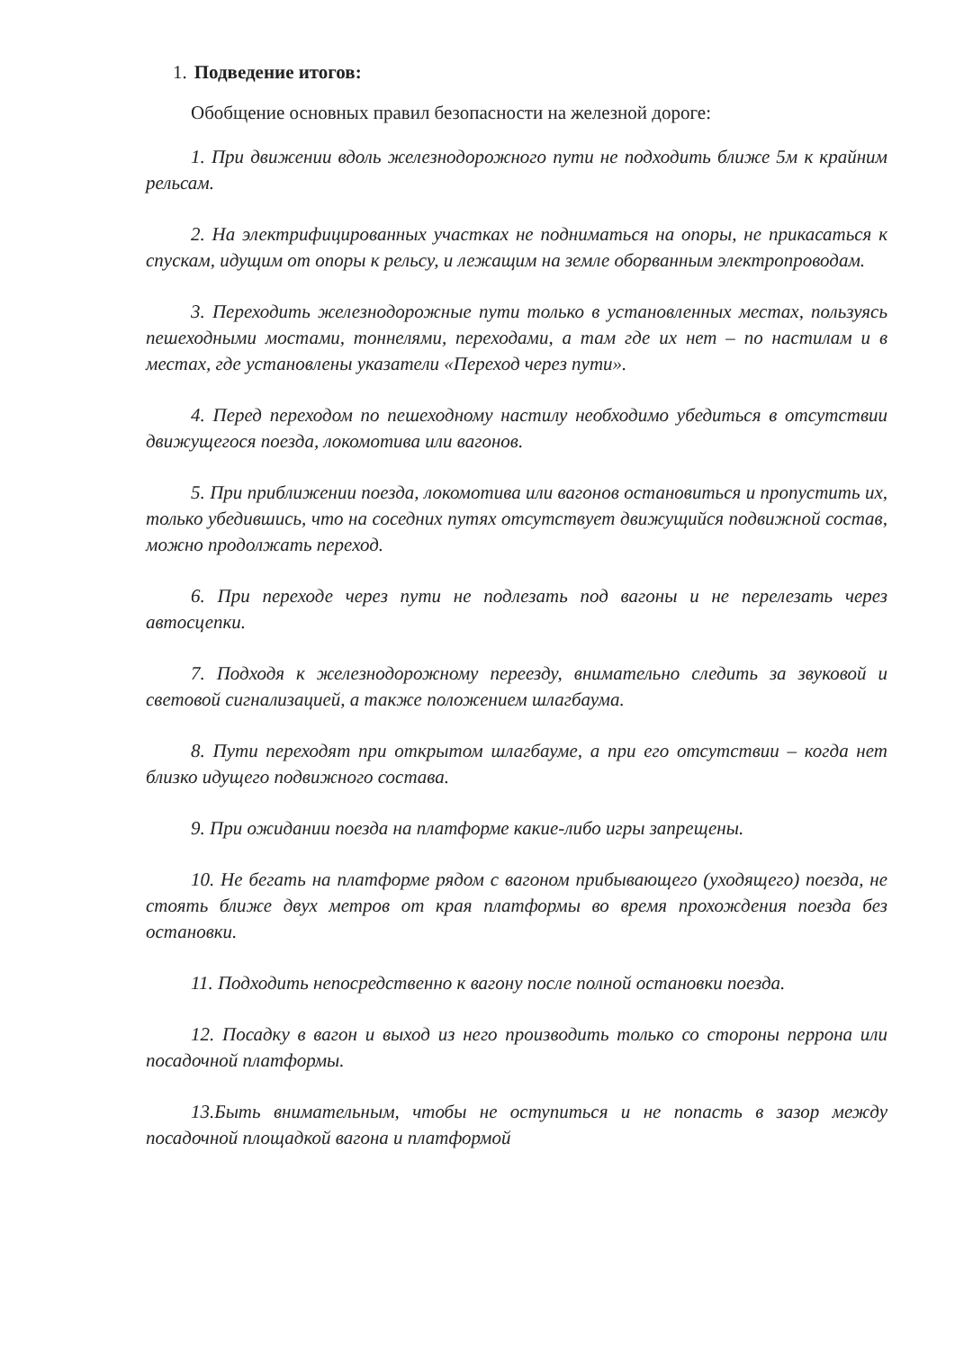1. Подведение итогов:
Обобщение основных правил безопасности на железной дороге:
1. При движении вдоль железнодорожного пути не подходить ближе 5м к крайним рельсам.
2. На электрифицированных участках не подниматься на опоры, не прикасаться к спускам, идущим от опоры к рельсу, и лежащим на земле оборванным электропроводам.
3. Переходить железнодорожные пути только в установленных местах, пользуясь пешеходными мостами, тоннелями, переходами, а там где их нет – по настилам и в местах, где установлены указатели «Переход через пути».
4. Перед переходом по пешеходному настилу необходимо убедиться в отсутствии движущегося поезда, локомотива или вагонов.
5. При приближении поезда, локомотива или вагонов остановиться и пропустить их, только убедившись, что на соседних путях отсутствует движущийся подвижной состав, можно продолжать переход.
6. При переходе через пути не подлезать под вагоны и не перелезать через автосцепки.
7. Подходя к железнодорожному переезду, внимательно следить за звуковой и световой сигнализацией, а также положением шлагбаума.
8. Пути переходят при открытом шлагбауме, а при его отсутствии – когда нет близко идущего подвижного состава.
9. При ожидании поезда на платформе какие-либо игры запрещены.
10. Не бегать на платформе рядом с вагоном прибывающего (уходящего) поезда, не стоять ближе двух метров от края платформы во время прохождения поезда без остановки.
11. Подходить непосредственно к вагону после полной остановки поезда.
12. Посадку в вагон и выход из него производить только со стороны перрона или посадочной платформы.
13.Быть внимательным, чтобы не оступиться и не попасть в зазор между посадочной площадкой вагона и платформой